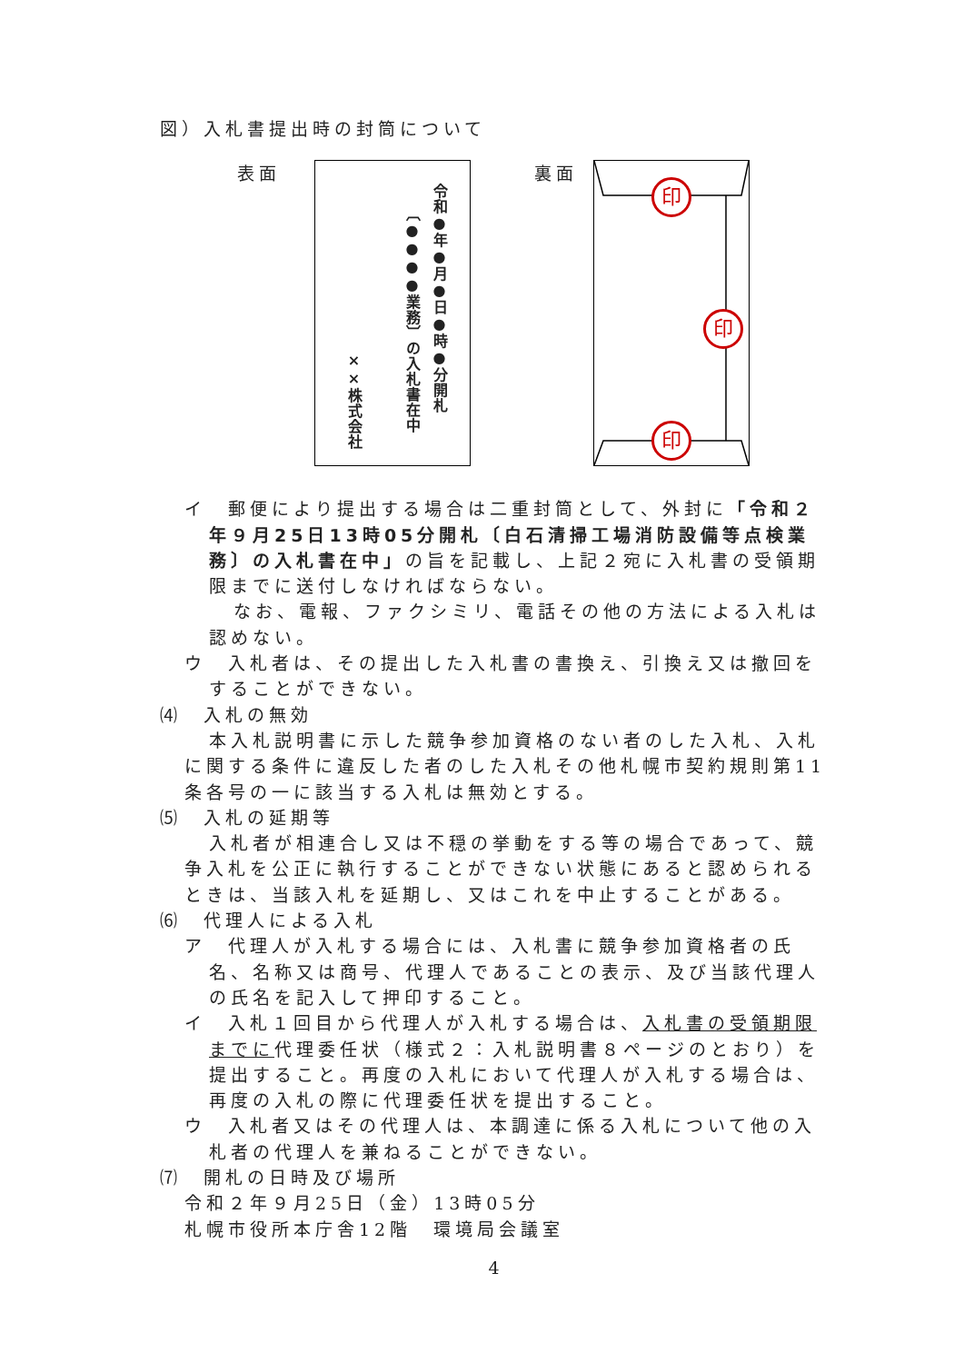図）入札書提出時の封筒について
表面
令和●年●月●日●時●分開札
〔●●●●業務〕の入札書在中
××株式会社
裏面
印
印
印
イ　郵便により提出する場合は二重封筒として、外封に「令和２年９月25日13時05分開札〔白石清掃工場消防設備等点検業務〕の入札書在中」の旨を記載し、上記２宛に入札書の受領期限までに送付しなければならない。
なお、電報、ファクシミリ、電話その他の方法による入札は認めない。
ウ　入札者は、その提出した入札書の書換え、引換え又は撤回をすることができない。
⑷　入札の無効
本入札説明書に示した競争参加資格のない者のした入札、入札に関する条件に違反した者のした入札その他札幌市契約規則第11条各号の一に該当する入札は無効とする。
⑸　入札の延期等
入札者が相連合し又は不穏の挙動をする等の場合であって、競争入札を公正に執行することができない状態にあると認められるときは、当該入札を延期し、又はこれを中止することがある。
⑹　代理人による入札
ア　代理人が入札する場合には、入札書に競争参加資格者の氏名、名称又は商号、代理人であることの表示、及び当該代理人の氏名を記入して押印すること。
イ　入札１回目から代理人が入札する場合は、入札書の受領期限までに代理委任状（様式２：入札説明書８ページのとおり）を提出すること。再度の入札において代理人が入札する場合は、再度の入札の際に代理委任状を提出すること。
ウ　入札者又はその代理人は、本調達に係る入札について他の入札者の代理人を兼ねることができない。
⑺　開札の日時及び場所
令和２年９月25日（金）13時05分
札幌市役所本庁舎12階　環境局会議室
4